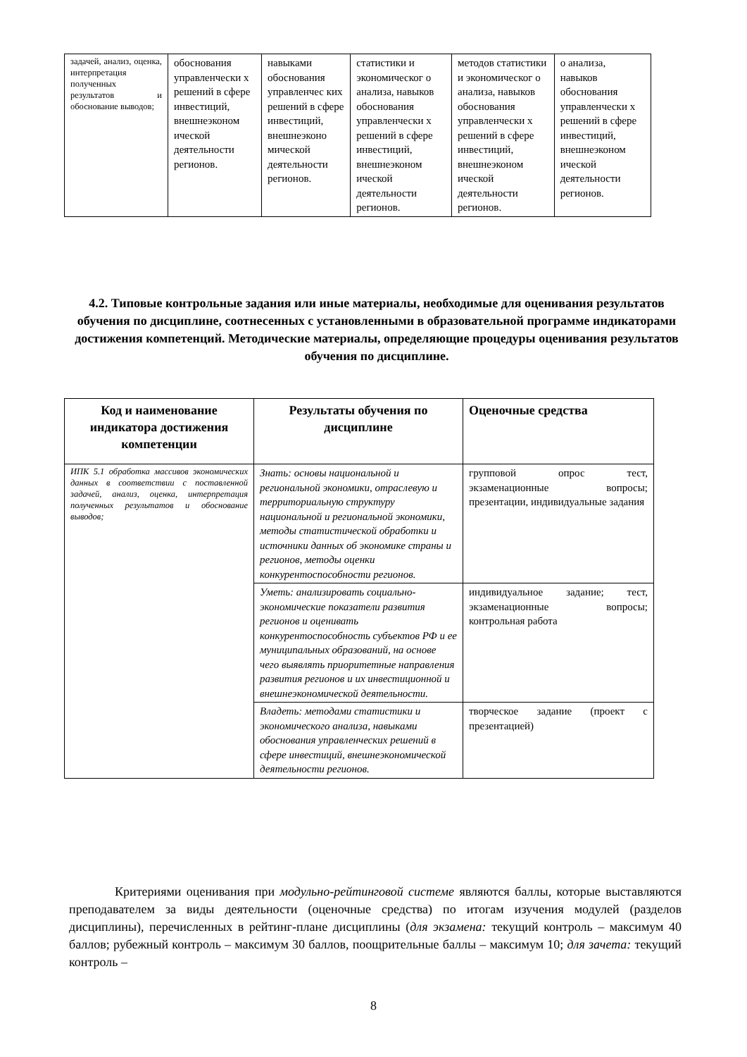| задачей, анализ, оценка, интерпретация полученных результатов и обоснование выводов; | обоснования управленчески х решений в сфере инвестиций, внешнеэконом ической деятельности регионов. | навыками обоснования управленчес ких решений в сфере инвестиций, внешнеэконо мической деятельности регионов. | статистики и экономическог о анализа, навыков обоснования управленчески х решений в сфере инвестиций, внешнеэконом ической деятельности регионов. | методов статистики и экономическог о анализа, навыков обоснования управленчески х решений в сфере инвестиций, внешнеэконом ической деятельности регионов. | о анализа, навыков обоснования управленчески х решений в сфере инвестиций, внешнеэконом ической деятельности регионов. |
4.2. Типовые контрольные задания или иные материалы, необходимые для оценивания результатов обучения по дисциплине, соотнесенных с установленными в образовательной программе индикаторами достижения компетенций. Методические материалы, определяющие процедуры оценивания результатов обучения по дисциплине.
| Код и наименование индикатора достижения компетенции | Результаты обучения по дисциплине | Оценочные средства |
| --- | --- | --- |
| ИПК 5.1 обработка массивов экономических данных в соответствии с поставленной задачей, анализ, оценка, интерпретация полученных результатов и обоснование выводов; | Знать: основы национальной и региональной экономики, отраслевую и территориальную структуру национальной и региональной экономики, методы статистической обработки и источники данных об экономике страны и регионов, методы оценки конкурентоспособности регионов. | групповой опрос тест, экзаменационные вопросы; презентации, индивидуальные задания |
| | Уметь: анализировать социально-экономические показатели развития регионов и оценивать конкурентоспособность субъектов РФ и ее муниципальных образований, на основе чего выявлять приоритетные направления развития регионов и их инвестиционной и внешнеэкономической деятельности. | индивидуальное задание; тест, экзаменационные вопросы; контрольная работа |
| | Владеть: методами статистики и экономического анализа, навыками обоснования управленческих решений в сфере инвестиций, внешнеэкономической деятельности регионов. | творческое задание (проект с презентацией) |
Критериями оценивания при модульно-рейтинговой системе являются баллы, которые выставляются преподавателем за виды деятельности (оценочные средства) по итогам изучения модулей (разделов дисциплины), перечисленных в рейтинг-плане дисциплины (для экзамена: текущий контроль – максимум 40 баллов; рубежный контроль – максимум 30 баллов, поощрительные баллы – максимум 10; для зачета: текущий контроль –
8